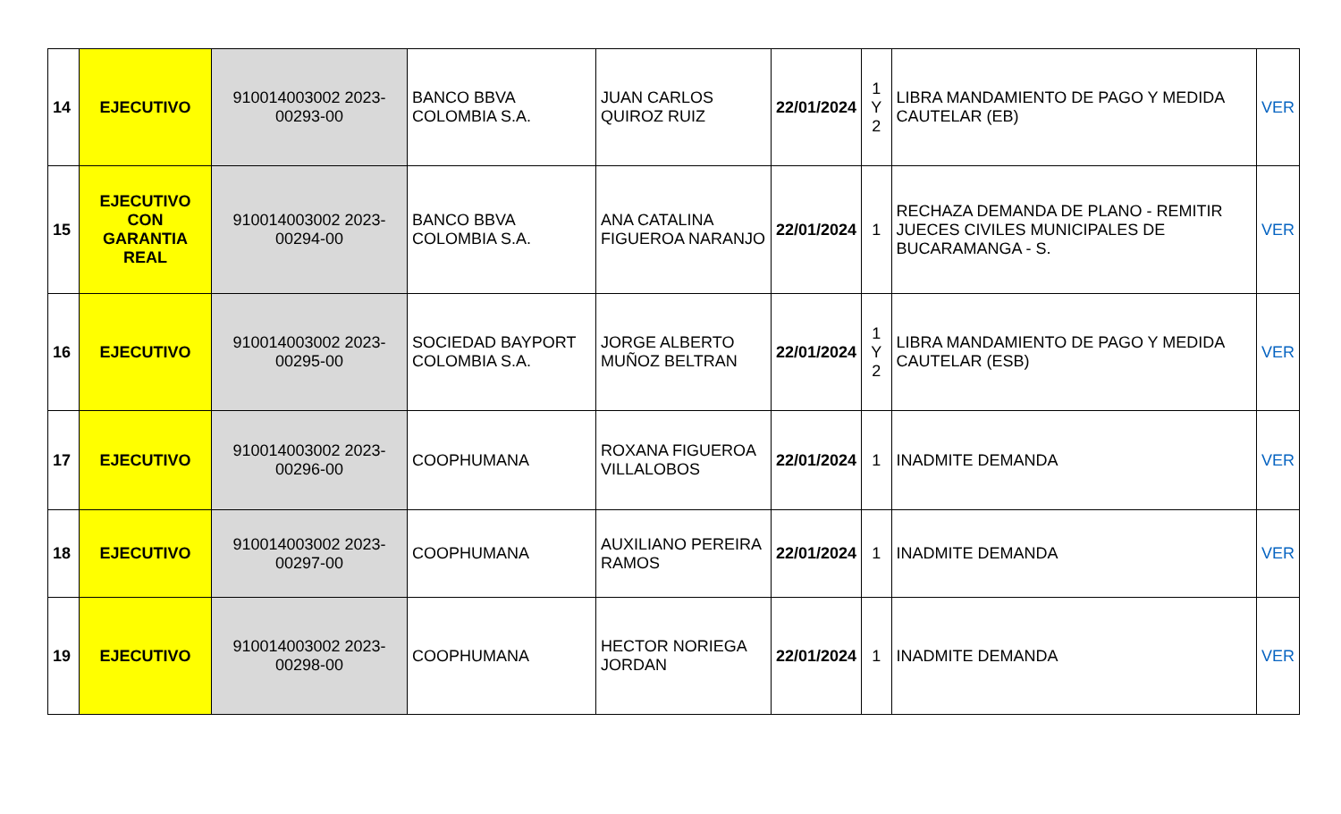| 14 | EJECUTIVO | 910014003002 2023-00293-00 | BANCO BBVA COLOMBIA S.A. | JUAN CARLOS QUIROZ RUIZ | 22/01/2024 | 1 Y 2 | LIBRA MANDAMIENTO DE PAGO Y MEDIDA CAUTELAR (EB) | VER |
| 15 | EJECUTIVO CON GARANTIA REAL | 910014003002 2023-00294-00 | BANCO BBVA COLOMBIA S.A. | ANA CATALINA FIGUEROA NARANJO | 22/01/2024 | 1 | RECHAZA DEMANDA DE PLANO - REMITIR JUECES CIVILES MUNICIPALES DE BUCARAMANGA - S. | VER |
| 16 | EJECUTIVO | 910014003002 2023-00295-00 | SOCIEDAD BAYPORT COLOMBIA S.A. | JORGE ALBERTO MUÑOZ BELTRAN | 22/01/2024 | 1 Y 2 | LIBRA MANDAMIENTO DE PAGO Y MEDIDA CAUTELAR (ESB) | VER |
| 17 | EJECUTIVO | 910014003002 2023-00296-00 | COOPHUMANA | ROXANA FIGUEROA VILLALOBOS | 22/01/2024 | 1 | INADMITE DEMANDA | VER |
| 18 | EJECUTIVO | 910014003002 2023-00297-00 | COOPHUMANA | AUXILIANO PEREIRA RAMOS | 22/01/2024 | 1 | INADMITE DEMANDA | VER |
| 19 | EJECUTIVO | 910014003002 2023-00298-00 | COOPHUMANA | HECTOR NORIEGA JORDAN | 22/01/2024 | 1 | INADMITE DEMANDA | VER |